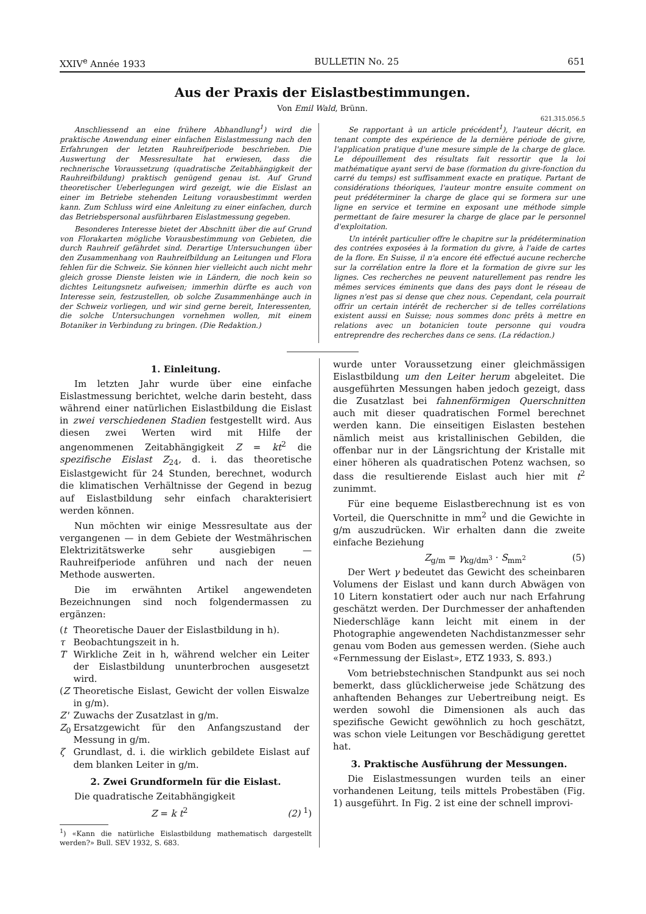XXIV<sup>e</sup> Année 1933 BULLETIN No. 25 651
Aus der Praxis der Eislastbestimmungen.
Von Emil Wald, Brünn.
621.315.056.5
Anschliessend an eine frühere Abhandlung<sup>1</sup>) wird die praktische Anwendung einer einfachen Eislastmessung nach den Erfahrungen der letzten Rauhreifperiode beschrieben. Die Auswertung der Messresultate hat erwiesen, dass die rechnerische Voraussetzung (quadratische Zeitabhängigkeit der Rauhreifbildung) praktisch genügend genau ist. Auf Grund theoretischer Ueberlegungen wird gezeigt, wie die Eislast an einer im Betriebe stehenden Leitung vorausbestimmt werden kann. Zum Schluss wird eine Anleitung zu einer einfachen, durch das Betriebspersonal ausführbaren Eislastmessung gegeben.
Besonderes Interesse bietet der Abschnitt über die auf Grund von Florakarten mögliche Vorausbestimmung von Gebieten, die durch Rauhreif gefährdet sind. Derartige Untersuchungen über den Zusammenhang von Rauhreifbildung an Leitungen und Flora fehlen für die Schweiz. Sie können hier vielleicht auch nicht mehr gleich grosse Dienste leisten wie in Ländern, die noch kein so dichtes Leitungsnetz aufweisen; immerhin dürfte es auch von Interesse sein, festzustellen, ob solche Zusammenhänge auch in der Schweiz vorliegen, und wir sind gerne bereit, Interessenten, die solche Untersuchungen vornehmen wollen, mit einem Botaniker in Verbindung zu bringen. (Die Redaktion.)
Se rapportant à un article précédent<sup>1</sup>), l'auteur décrit, en tenant compte des expérience de la dernière période de givre, l'application pratique d'une mesure simple de la charge de glace. Le dépouillement des résultats fait ressortir que la loi mathématique ayant servi de base (formation du givre-fonction du carré du temps) est suffisamment exacte en pratique. Partant de considérations théoriques, l'auteur montre ensuite comment on peut prédéterminer la charge de glace qui se formera sur une ligne en service et termine en exposant une méthode simple permettant de faire mesurer la charge de glace par le personnel d'exploitation.
Un intérêt particulier offre le chapitre sur la prédétermination des contrées exposées à la formation du givre, à l'aide de cartes de la flore. En Suisse, il n'a encore été effectué aucune recherche sur la corrélation entre la flore et la formation de givre sur les lignes. Ces recherches ne peuvent naturellement pas rendre les mêmes services éminents que dans des pays dont le réseau de lignes n'est pas si dense que chez nous. Cependant, cela pourrait offrir un certain intérêt de rechercher si de telles corrélations existent aussi en Suisse; nous sommes donc prêts à mettre en relations avec un botanicien toute personne qui voudra entreprendre des recherches dans ce sens. (La rédaction.)
1. Einleitung.
Im letzten Jahr wurde über eine einfache Eislastmessung berichtet, welche darin besteht, dass während einer natürlichen Eislastbildung die Eislast in zwei verschiedenen Stadien festgestellt wird. Aus diesen zwei Werten wird mit Hilfe der angenommenen Zeitabhängigkeit Z = kt<sup>2</sup> die spezifische Eislast Z<sub>24</sub>, d. i. das theoretische Eislastgewicht für 24 Stunden, berechnet, wodurch die klimatischen Verhältnisse der Gegend in bezug auf Eislastbildung sehr einfach charakterisiert werden können.
Nun möchten wir einige Messresultate aus der vergangenen — in dem Gebiete der Westmährischen Elektrizitätswerke sehr ausgiebigen — Rauhreifperiode anführen und nach der neuen Methode auswerten.
Die im erwähnten Artikel angewendeten Bezeichnungen sind noch folgendermassen zu ergänzen:
| ( t | Theoretische Dauer der Eislastbildung in h). |
| τ | Beobachtungszeit in h. |
| T | Wirkliche Zeit in h, während welcher ein Leiter der Eislastbildung ununterbrochen ausgesetzt wird. |
| ( Z | Theoretische Eislast, Gewicht der vollen Eiswalze in g/m). |
| Z' | Zuwachs der Zusatzlast in g/m. |
| Z<sub>0</sub> | Ersatzgewicht für den Anfangszustand der Messung in g/m. |
| ζ | Grundlast, d. i. die wirklich gebildete Eislast auf dem blanken Leiter in g/m. |
2. Zwei Grundformeln für die Eislast.
Die quadratische Zeitabhängigkeit
Z = k t<sup>2</sup> (2) <sup>1</sup>)
<sup>1</sup>) «Kann die natürliche Eislastbildung mathematisch dargestellt werden?» Bull. SEV 1932, S. 683.
wurde unter Voraussetzung einer gleichmässigen Eislastbildung um den Leiter herum abgeleitet. Die ausgeführten Messungen haben jedoch gezeigt, dass die Zusatzlast bei fahnenförmigen Querschnitten auch mit dieser quadratischen Formel berechnet werden kann. Die einseitigen Eislasten bestehen nämlich meist aus kristallinischen Gebilden, die offenbar nur in der Längsrichtung der Kristalle mit einer höheren als quadratischen Potenz wachsen, so dass die resultierende Eislast auch hier mit t<sup>2</sup> zunimmt.
Für eine bequeme Eislastberechnung ist es von Vorteil, die Querschnitte in mm<sup>2</sup> und die Gewichte in g/m auszudrücken. Wir erhalten dann die zweite einfache Beziehung
Z<sub>g/m</sub> = γ<sub>kg/dm<sup>3</sup></sub> · S<sub>mm<sup>2</sup></sub> (5)
Der Wert γ bedeutet das Gewicht des scheinbaren Volumens der Eislast und kann durch Abwägen von 10 Litern konstatiert oder auch nur nach Erfahrung geschätzt werden. Der Durchmesser der anhaftenden Niederschläge kann leicht mit einem in der Photographie angewendeten Nachdistanzmesser sehr genau vom Boden aus gemessen werden. (Siehe auch «Fernmessung der Eislast», ETZ 1933, S. 893.)
Vom betriebstechnischen Standpunkt aus sei noch bemerkt, dass glücklicherweise jede Schätzung des anhaftenden Behanges zur Uebertreibung neigt. Es werden sowohl die Dimensionen als auch das spezifische Gewicht gewöhnlich zu hoch geschätzt, was schon viele Leitungen vor Beschädigung gerettet hat.
3. Praktische Ausführung der Messungen.
Die Eislastmessungen wurden teils an einer vorhandenen Leitung, teils mittels Probestäben (Fig. 1) ausgeführt. In Fig. 2 ist eine der schnell improvi-